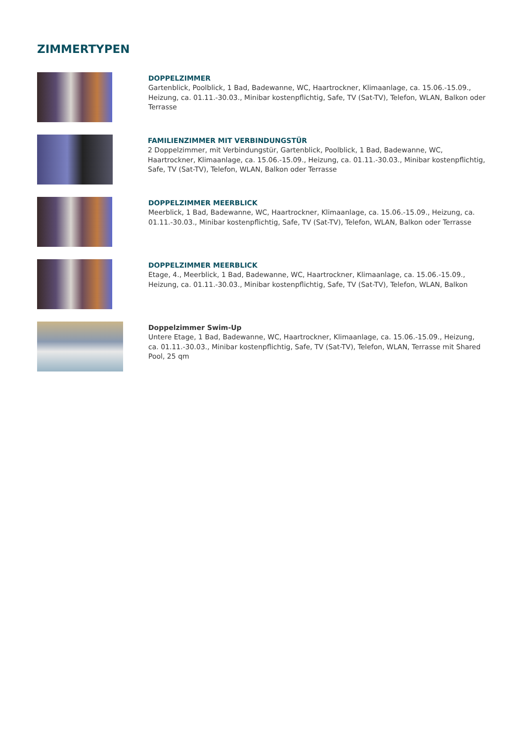ZIMMERTYPEN
DOPPELZIMMER
Gartenblick, Poolblick, 1 Bad, Badewanne, WC, Haartrockner, Klimaanlage, ca. 15.06.-15.09., Heizung, ca. 01.11.-30.03., Minibar kostenpflichtig, Safe, TV (Sat-TV), Telefon, WLAN, Balkon oder Terrasse
FAMILIENZIMMER MIT VERBINDUNGSTÜR
2 Doppelzimmer, mit Verbindungstür, Gartenblick, Poolblick, 1 Bad, Badewanne, WC, Haartrockner, Klimaanlage, ca. 15.06.-15.09., Heizung, ca. 01.11.-30.03., Minibar kostenpflichtig, Safe, TV (Sat-TV), Telefon, WLAN, Balkon oder Terrasse
DOPPELZIMMER MEERBLICK
Meerblick, 1 Bad, Badewanne, WC, Haartrockner, Klimaanlage, ca. 15.06.-15.09., Heizung, ca. 01.11.-30.03., Minibar kostenpflichtig, Safe, TV (Sat-TV), Telefon, WLAN, Balkon oder Terrasse
DOPPELZIMMER MEERBLICK
Etage, 4., Meerblick, 1 Bad, Badewanne, WC, Haartrockner, Klimaanlage, ca. 15.06.-15.09., Heizung, ca. 01.11.-30.03., Minibar kostenpflichtig, Safe, TV (Sat-TV), Telefon, WLAN, Balkon
Doppelzimmer Swim-Up
Untere Etage, 1 Bad, Badewanne, WC, Haartrockner, Klimaanlage, ca. 15.06.-15.09., Heizung, ca. 01.11.-30.03., Minibar kostenpflichtig, Safe, TV (Sat-TV), Telefon, WLAN, Terrasse mit Shared Pool, 25 qm